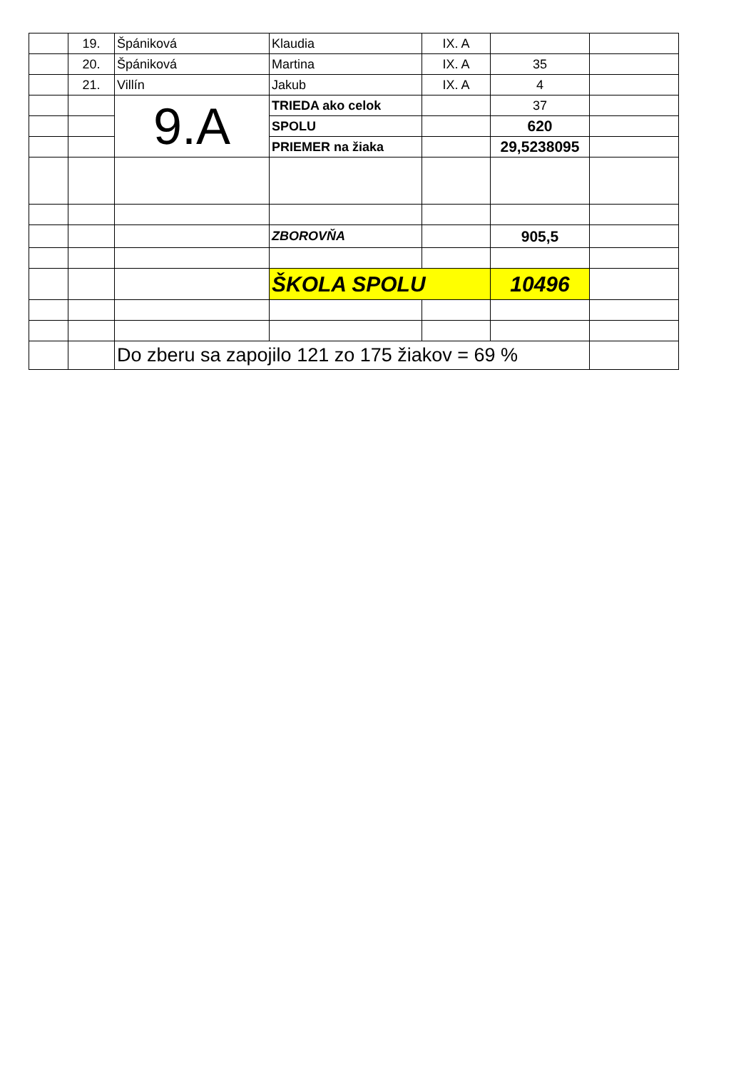| | 19. | Špániková | Klaudia | IX. A | | |
| | 20. | Špániková | Martina | IX. A | 35 | |
| | 21. | Villín | Jakub | IX. A | 4 | |
| | | 9.A | TRIEDA ako celok | | 37 | |
| | | | SPOLU | | 620 | |
| | | | PRIEMER na žiaka | | 29,5238095 | |
| | | | ZBOROVŇA | | 905,5 | |
| | | | ŠKOLA SPOLU | | 10496 | |
| | | Do zberu sa zapojilo 121 zo 175 žiakov = 69 % | | | | |